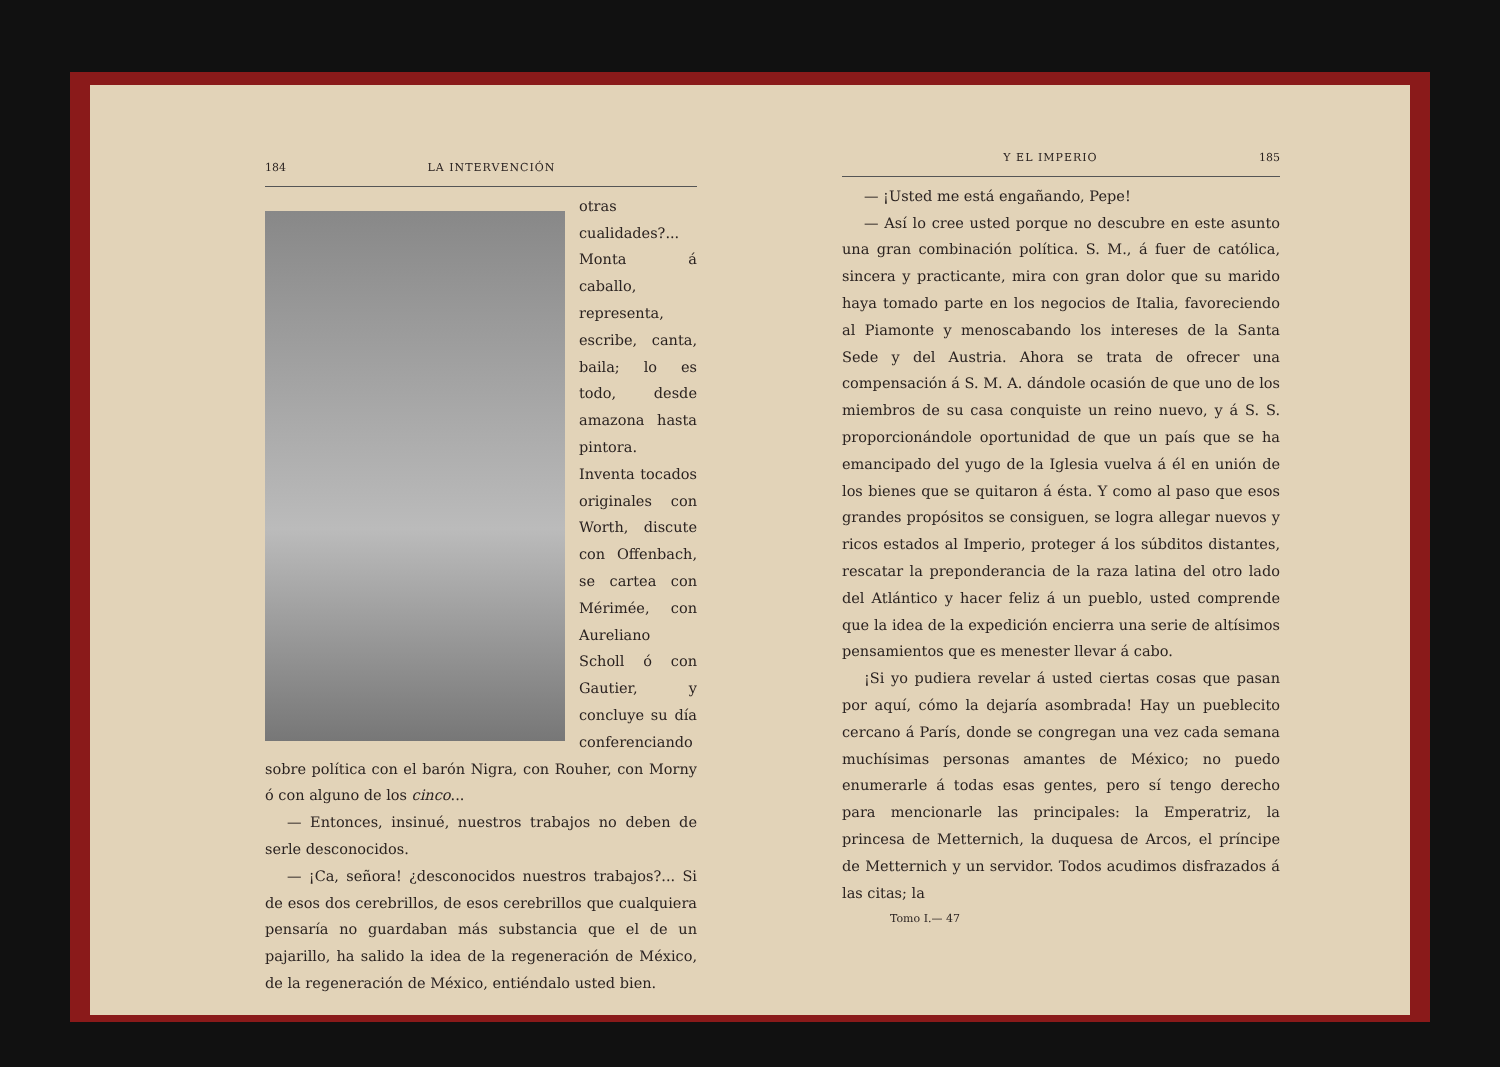184 LA INTERVENCIÓN
otras cualidades?... Monta á caballo, representa, escribe, canta, baila; lo es todo, desde amazona hasta pintora. Inventa tocados originales con Worth, discute con Offenbach, se cartea con Mérimée, con Aureliano Scholl ó con Gautier, y concluye su día conferenciando sobre política con el barón Nigra, con Rouher, con Morny ó con alguno de los cinco...
— Entonces, insinué, nuestros trabajos no deben de serle desconocidos.
— ¡Ca, señora! ¿desconocidos nuestros trabajos?... Si de esos dos cerebrillos, de esos cerebrillos que cualquiera pensaría no guardaban más substancia que el de un pajarillo, ha salido la idea de la regeneración de México, de la regeneración de México, entiéndalo usted bien.
Y EL IMPERIO 185
— ¡Usted me está engañando, Pepe!
— Así lo cree usted porque no descubre en este asunto una gran combinación política. S. M., á fuer de católica, sincera y practicante, mira con gran dolor que su marido haya tomado parte en los negocios de Italia, favoreciendo al Piamonte y menoscabando los intereses de la Santa Sede y del Austria. Ahora se trata de ofrecer una compensación á S. M. A. dándole ocasión de que uno de los miembros de su casa conquiste un reino nuevo, y á S. S. proporcionándole oportunidad de que un país que se ha emancipado del yugo de la Iglesia vuelva á él en unión de los bienes que se quitaron á ésta. Y como al paso que esos grandes propósitos se consiguen, se logra allegar nuevos y ricos estados al Imperio, proteger á los súbditos distantes, rescatar la preponderancia de la raza latina del otro lado del Atlántico y hacer feliz á un pueblo, usted comprende que la idea de la expedición encierra una serie de altísimos pensamientos que es menester llevar á cabo.
¡Si yo pudiera revelar á usted ciertas cosas que pasan por aquí, cómo la dejaría asombrada! Hay un pueblecito cercano á París, donde se congregan una vez cada semana muchísimas personas amantes de México; no puedo enumerarle á todas esas gentes, pero sí tengo derecho para mencionarle las principales: la Emperatriz, la princesa de Metternich, la duquesa de Arcos, el príncipe de Metternich y un servidor. Todos acudimos disfrazados á las citas; la
Tomo I.— 47